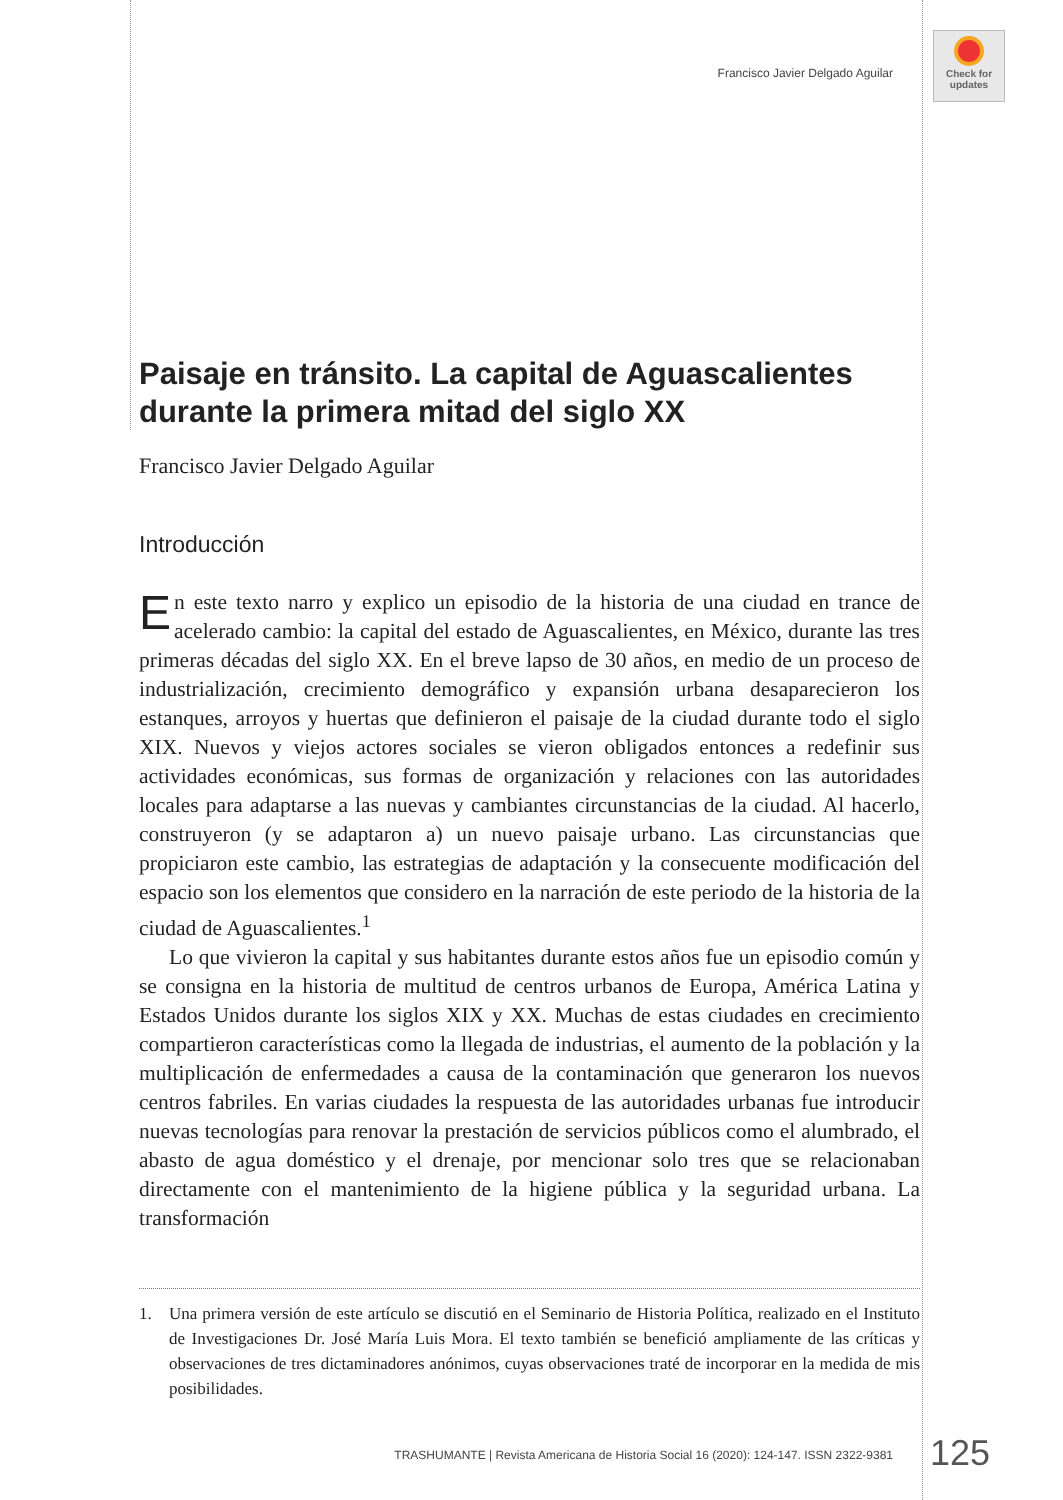Francisco Javier Delgado Aguilar
Check for updates
Paisaje en tránsito. La capital de Aguascalientes durante la primera mitad del siglo XX
Francisco Javier Delgado Aguilar
Introducción
En este texto narro y explico un episodio de la historia de una ciudad en trance de acelerado cambio: la capital del estado de Aguascalientes, en México, durante las tres primeras décadas del siglo XX. En el breve lapso de 30 años, en medio de un proceso de industrialización, crecimiento demográfico y expansión urbana desaparecieron los estanques, arroyos y huertas que definieron el paisaje de la ciudad durante todo el siglo XIX. Nuevos y viejos actores sociales se vieron obligados entonces a redefinir sus actividades económicas, sus formas de organización y relaciones con las autoridades locales para adaptarse a las nuevas y cambiantes circunstancias de la ciudad. Al hacerlo, construyeron (y se adaptaron a) un nuevo paisaje urbano. Las circunstancias que propiciaron este cambio, las estrategias de adaptación y la consecuente modificación del espacio son los elementos que considero en la narración de este periodo de la historia de la ciudad de Aguascalientes.<sup>1</sup>
Lo que vivieron la capital y sus habitantes durante estos años fue un episodio común y se consigna en la historia de multitud de centros urbanos de Europa, América Latina y Estados Unidos durante los siglos XIX y XX. Muchas de estas ciudades en crecimiento compartieron características como la llegada de industrias, el aumento de la población y la multiplicación de enfermedades a causa de la contaminación que generaron los nuevos centros fabriles. En varias ciudades la respuesta de las autoridades urbanas fue introducir nuevas tecnologías para renovar la prestación de servicios públicos como el alumbrado, el abasto de agua doméstico y el drenaje, por mencionar solo tres que se relacionaban directamente con el mantenimiento de la higiene pública y la seguridad urbana. La transformación
1. Una primera versión de este artículo se discutió en el Seminario de Historia Política, realizado en el Instituto de Investigaciones Dr. José María Luis Mora. El texto también se benefició ampliamente de las críticas y observaciones de tres dictaminadores anónimos, cuyas observaciones traté de incorporar en la medida de mis posibilidades.
TRASHUMANTE | Revista Americana de Historia Social 16 (2020): 124-147. ISSN 2322-9381
125